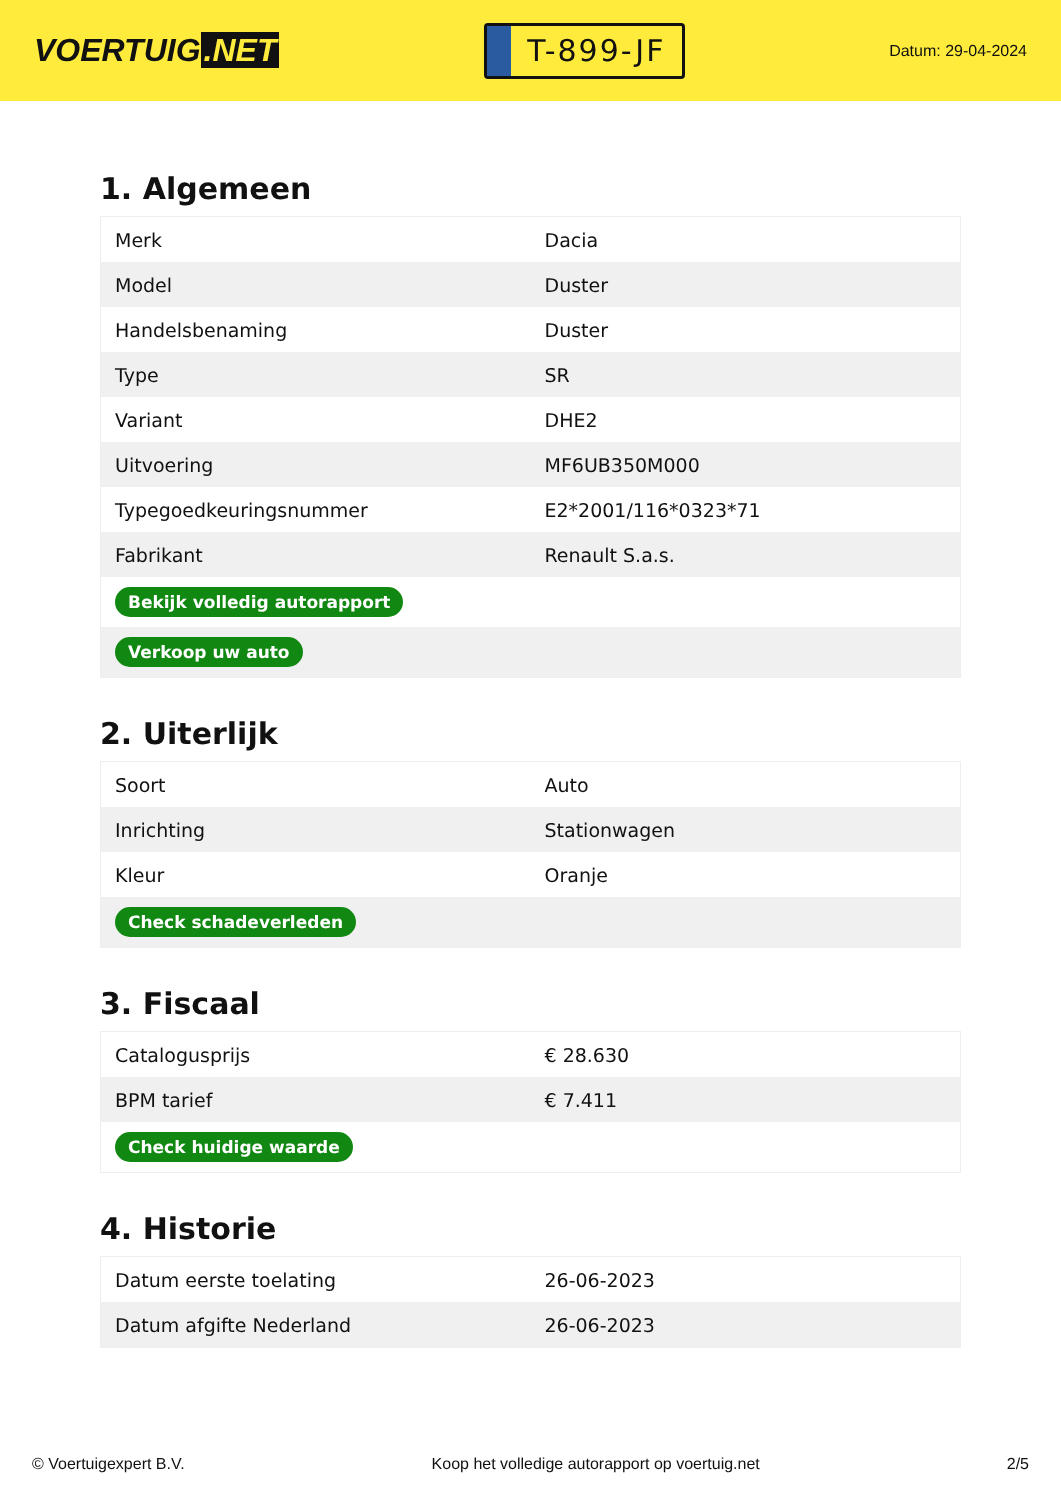VOERTUIG.NET
T-899-JF
Datum: 29-04-2024
1. Algemeen
| Merk | Dacia |
| Model | Duster |
| Handelsbenaming | Duster |
| Type | SR |
| Variant | DHE2 |
| Uitvoering | MF6UB350M000 |
| Typegoedkeuringsnummer | E2*2001/116*0323*71 |
| Fabrikant | Renault S.a.s. |
| Bekijk volledig autorapport | |
| Verkoop uw auto | |
2. Uiterlijk
| Soort | Auto |
| Inrichting | Stationwagen |
| Kleur | Oranje |
| Check schadeverleden | |
3. Fiscaal
| Catalogusprijs | € 28.630 |
| BPM tarief | € 7.411 |
| Check huidige waarde | |
4. Historie
| Datum eerste toelating | 26-06-2023 |
| Datum afgifte Nederland | 26-06-2023 |
© Voertuigexpert B.V. Koop het volledige autorapport op voertuig.net 2/5